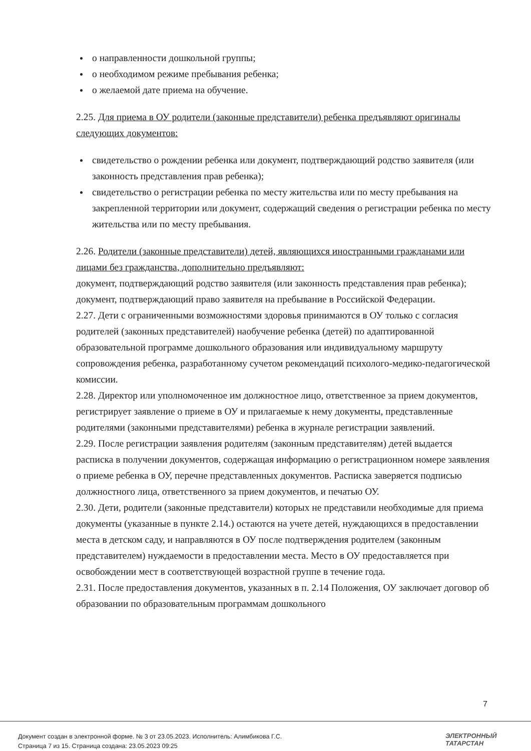о направленности дошкольной группы;
о необходимом режиме пребывания ребенка;
о желаемой дате приема на обучение.
2.25. Для приема в ОУ родители (законные представители) ребенка предъявляют оригиналы следующих документов:
свидетельство о рождении ребенка или документ, подтверждающий родство заявителя (или законность представления прав ребенка);
свидетельство о регистрации ребенка по месту жительства или по месту пребывания на закрепленной территории или документ, содержащий сведения о регистрации ребенка по месту жительства или по месту пребывания.
2.26. Родители (законные представители) детей, являющихся иностранными гражданами или лицами без гражданства, дополнительно предъявляют:
документ, подтверждающий родство заявителя (или законность представления прав ребенка);
документ, подтверждающий право заявителя на пребывание в Российской Федерации.
2.27. Дети с ограниченными возможностями здоровья принимаются в ОУ только с согласия родителей (законных представителей) наобучение ребенка (детей) по адаптированной образовательной программе дошкольного образования или индивидуальному маршруту сопровождения ребенка, разработанному сучетом рекомендаций психолого-медико-педагогической комиссии.
2.28. Директор или уполномоченное им должностное лицо, ответственное за прием документов, регистрирует заявление о приеме в ОУ и прилагаемые к нему документы, представленные родителями (законными представителями) ребенка в журнале регистрации заявлений.
2.29. После регистрации заявления родителям (законным представителям) детей выдается расписка в получении документов, содержащая информацию о регистрационном номере заявления о приеме ребенка в ОУ, перечне представленных документов. Расписка заверяется подписью должностного лица, ответственного за прием документов, и печатью ОУ.
2.30. Дети, родители (законные представители) которых не представили необходимые для приема документы (указанные в пункте 2.14.) остаются на учете детей, нуждающихся в предоставлении места в детском саду, и направляются в ОУ после подтверждения родителем (законным представителем) нуждаемости в предоставлении места. Место в ОУ предоставляется при освобождении мест в соответствующей возрастной группе в течение года.
2.31. После предоставления документов, указанных в п. 2.14 Положения, ОУ заключает договор об образовании по образовательным программам дошкольного
7
Документ создан в электронной форме. № 3 от 23.05.2023. Исполнитель: Алимбикова Г.С.
Страница 7 из 15. Страница создана: 23.05.2023 09:25
ЭЛЕКТРОННЫЙ
ТАТАРСТАН